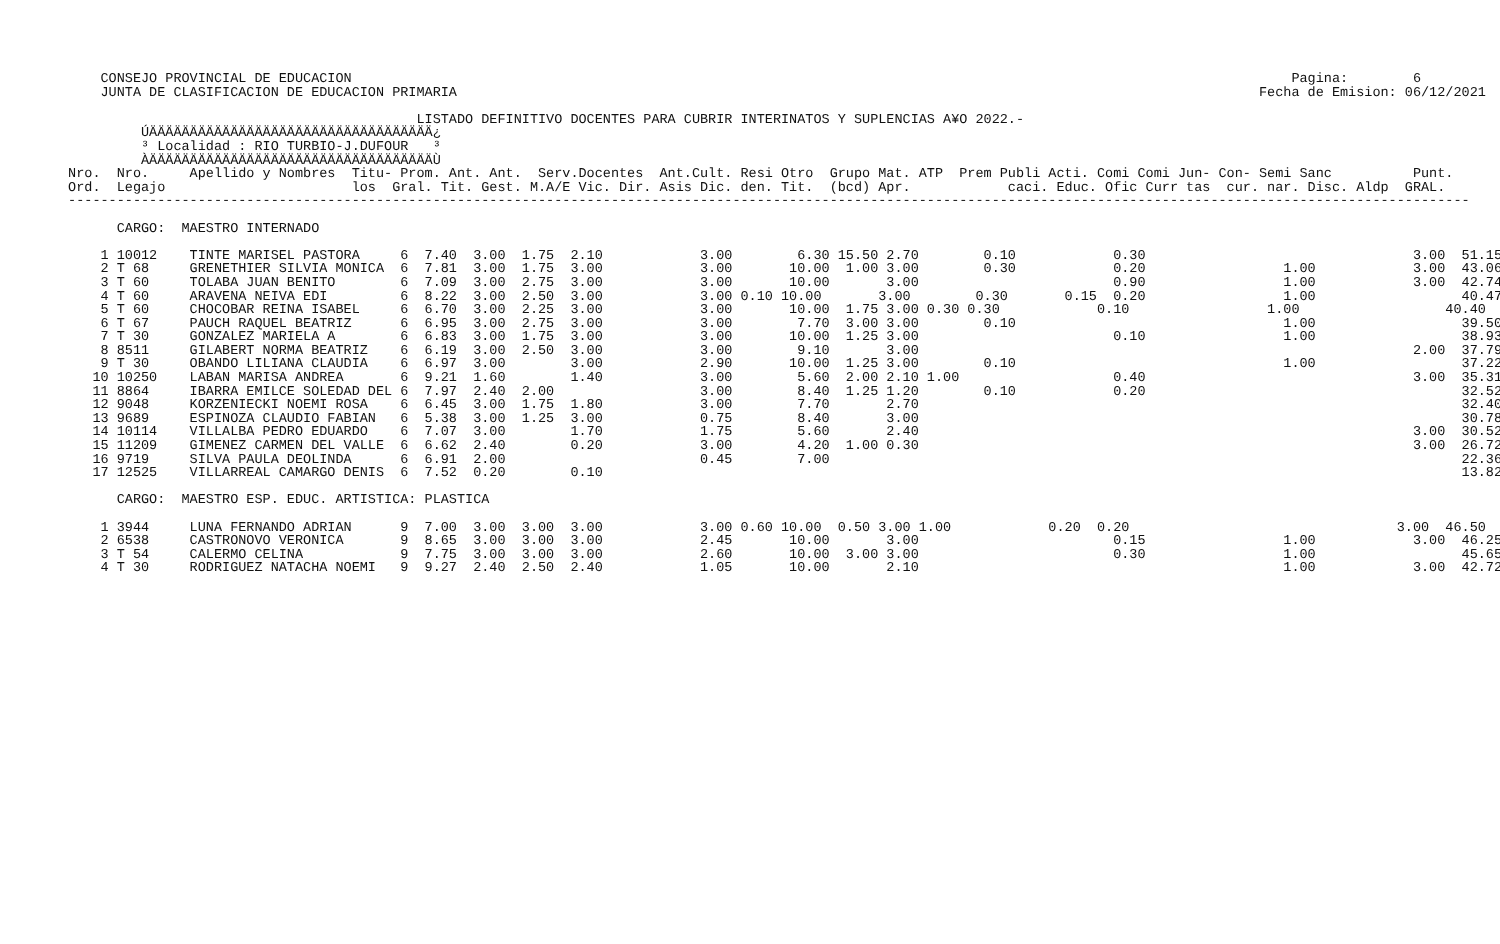CONSEJO PROVINCIAL DE EDUCACION                                                                                                                    Pagina:        6
     JUNTA DE CLASIFICACION DE EDUCACION PRIMARIA                                                                                                   Fecha de Emision: 06/12/2021

                                            LISTADO DEFINITIVO DOCENTES PARA CUBRIR INTERINATOS Y SUPLENCIAS A¥O 2022.-
          ÚÄÄÄÄÄÄÄÄÄÄÄÄÄÄÄÄÄÄÄÄÄÄÄÄÄÄÄÄÄÄÄÄÄÄÄ¿
          ³ Localidad : RIO TURBIO-J.DUFOUR   ³
          ÀÄÄÄÄÄÄÄÄÄÄÄÄÄÄÄÄÄÄÄÄÄÄÄÄÄÄÄÄÄÄÄÄÄÄÄÙ
 Nro.  Nro.     Apellido y Nombres  Titu- Prom. Ant. Ant.  Serv.Docentes  Ant.Cult. Resi Otro  Grupo Mat. ATP  Prem Publi Acti. Comi Comi Jun- Con- Semi Sanc          Punt.
 Ord.  Legajo                       los  Gral. Tit. Gest. M.A/E Vic. Dir. Asis Dic. den. Tit.  (bcd) Apr.            caci. Educ. Ofic Curr tas  cur. nar. Disc. Aldp  GRAL.
 -----------------------------------------------------------------------------------------------------------------------------------------------------------------------------

       CARGO:  MAESTRO INTERNADO

     1 10012    TINTE MARISEL PASTORA     6  7.40  3.00  1.75  2.10            3.00        6.30 15.50 2.70        0.10            0.30                                 3.00  51.15
     2 T 68     GRENETHIER SILVIA MONICA  6  7.81  3.00  1.75  3.00            3.00       10.00  1.00 3.00        0.30            0.20                 1.00            3.00  43.06
     3 T 60     TOLABA JUAN BENITO        6  7.09  3.00  2.75  3.00            3.00       10.00       3.00                        0.90                 1.00            3.00  42.74
     4 T 60     ARAVENA NEIVA EDI         6  8.22  3.00  2.50  3.00            3.00 0.10 10.00       3.00        0.30       0.15  0.20                 1.00                  40.47
     5 T 60     CHOCOBAR REINA ISABEL     6  6.70  3.00  2.25  3.00            3.00       10.00  1.75 3.00 0.30 0.30            0.10                 1.00                  40.40
     6 T 67     PAUCH RAQUEL BEATRIZ      6  6.95  3.00  2.75  3.00            3.00        7.70  3.00 3.00        0.10                                 1.00                  39.50
     7 T 30     GONZALEZ MARIELA A        6  6.83  3.00  1.75  3.00            3.00       10.00  1.25 3.00                        0.10                 1.00                  38.93
     8 8511     GILABERT NORMA BEATRIZ    6  6.19  3.00  2.50  3.00            3.00        9.10       3.00                                                             2.00  37.79
     9 T 30     OBANDO LILIANA CLAUDIA    6  6.97  3.00        3.00            2.90       10.00  1.25 3.00        0.10                                 1.00                  37.22
    10 10250    LABAN MARISA ANDREA       6  9.21  1.60        1.40            3.00        5.60  2.00 2.10 1.00                   0.40                                 3.00  35.31
    11 8864     IBARRA EMILCE SOLEDAD DEL 6  7.97  2.40  2.00                  3.00        8.40  1.25 1.20        0.10            0.20                                       32.52
    12 9048     KORZENIECKI NOEMI ROSA    6  6.45  3.00  1.75  1.80            3.00        7.70       2.70                                                                   32.40
    13 9689     ESPINOZA CLAUDIO FABIAN   6  5.38  3.00  1.25  3.00            0.75        8.40       3.00                                                                   30.78
    14 10114    VILLALBA PEDRO EDUARDO    6  7.07  3.00        1.70            1.75        5.60       2.40                                                             3.00  30.52
    15 11209    GIMENEZ CARMEN DEL VALLE  6  6.62  2.40        0.20            3.00        4.20  1.00 0.30                                                             3.00  26.72
    16 9719     SILVA PAULA DEOLINDA      6  6.91  2.00                        0.45        7.00                                                                              22.36
    17 12525    VILLARREAL CAMARGO DENIS  6  7.52  0.20        0.10                                                                                                          13.82

       CARGO:  MAESTRO ESP. EDUC. ARTISTICA: PLASTICA

     1 3944     LUNA FERNANDO ADRIAN      9  7.00  3.00  3.00  3.00            3.00 0.60 10.00  0.50 3.00 1.00            0.20  0.20                                 3.00  46.50
     2 6538     CASTRONOVO VERONICA       9  8.65  3.00  3.00  3.00            2.45       10.00       3.00                        0.15                 1.00            3.00  46.25
     3 T 54     CALERMO CELINA            9  7.75  3.00  3.00  3.00            2.60       10.00  3.00 3.00                        0.30                 1.00                  45.65
     4 T 30     RODRIGUEZ NATACHA NOEMI   9  9.27  2.40  2.50  2.40            1.05       10.00       2.10                                             1.00            3.00  42.72